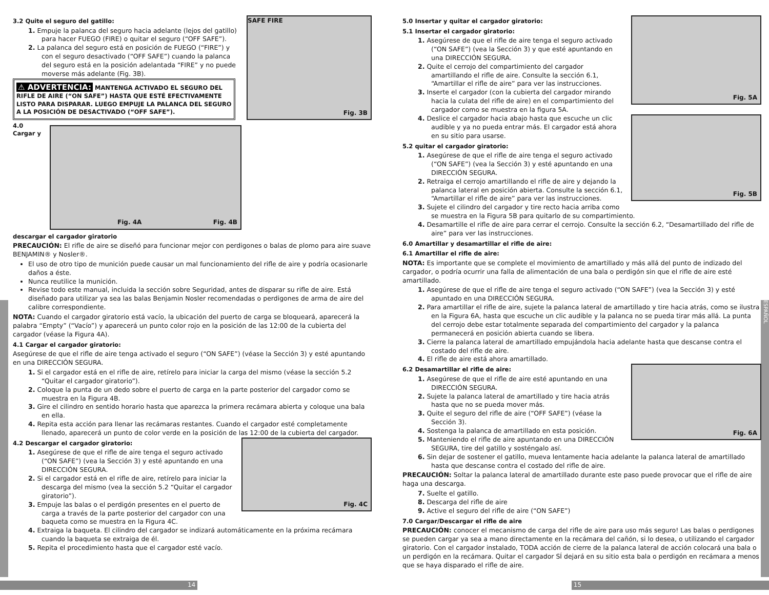ESPAÑOL
Fig. 3B
SAFE FIRE
3.2 Quite el seguro del gatillo:
1. Empuje la palanca del seguro hacia adelante (lejos del gatillo) para hacer FUEGO (FIRE) o quitar el seguro (“OFF SAFE”).
2. La palanca del seguro está en posición de FUEGO (“FIRE”) y con el seguro desactivado (“OFF SAFE”) cuando la palanca del seguro está en la posición adelantada “FIRE” y no puede moverse más adelante (Fig. 3B).
⚠ ADVERTENCIA: MANTENGA ACTIVADO EL SEGURO DEL RIFLE DE AIRE (“ON SAFE”) HASTA QUE ESTÉ EFECTIVAMENTE LISTO PARA DISPARAR. LUEGO EMPUJE LA PALANCA DEL SEGURO A LA POSICIÓN DE DESACTIVADO (“OFF SAFE”).
Fig. 4A Fig. 4B
4.0 Cargar y descargar el cargador giratorio
PRECAUCIÓN: El rifle de aire se diseñó para funcionar mejor con perdigones o balas de plomo para aire suave BENJAMIN® y Nosler®.
El uso de otro tipo de munición puede causar un mal funcionamiento del rifle de aire y podría ocasionarle daños a éste.
Nunca reutilice la munición.
Revise todo este manual, incluida la sección sobre Seguridad, antes de disparar su rifle de aire. Está diseñado para utilizar ya sea las balas Benjamin Nosler recomendadas o perdigones de arma de aire del calibre correspondiente.
NOTA: Cuando el cargador giratorio está vacío, la ubicación del puerto de carga se bloqueará, aparecerá la palabra “Empty” (“Vacío”) y aparecerá un punto color rojo en la posición de las 12:00 de la cubierta del cargador (véase la Figura 4A).
4.1 Cargar el cargador giratorio:
Asegúrese de que el rifle de aire tenga activado el seguro (“ON SAFE”) (véase la Sección 3) y esté apuntando en una DIRECCIÓN SEGURA.
1. Si el cargador está en el rifle de aire, retírelo para iniciar la carga del mismo (véase la sección 5.2 “Quitar el cargador giratorio”).
2. Coloque la punta de un dedo sobre el puerto de carga en la parte posterior del cargador como se muestra en la Figura 4B.
3. Gire el cilindro en sentido horario hasta que aparezca la primera recámara abierta y coloque una bala en ella.
4. Repita esta acción para llenar las recámaras restantes. Cuando el cargador esté completamente llenado, aparecerá un punto de color verde en la posición de las 12:00 de la cubierta del cargador.
Fig. 4C
4.2 Descargar el cargador giratorio:
1. Asegúrese de que el rifle de aire tenga el seguro activado (“ON SAFE”) (vea la Sección 3) y esté apuntando en una DIRECCIÓN SEGURA.
2. Si el cargador está en el rifle de aire, retírelo para iniciar la descarga del mismo (vea la sección 5.2 “Quitar el cargador giratorio”).
3. Empuje las balas o el perdigón presentes en el puerto de carga a través de la parte posterior del cargador con una baqueta como se muestra en la Figura 4C.
4. Extraiga la baqueta. El cilindro del cargador se indizará automáticamente en la próxima recámara cuando la baqueta se extraiga de él.
5. Repita el procedimiento hasta que el cargador esté vacío.
Fig. 5A
5.0 Insertar y quitar el cargador giratorio:
5.1 Insertar el cargador giratorio:
1. Asegúrese de que el rifle de aire tenga el seguro activado (“ON SAFE”) (vea la Sección 3) y que esté apuntando en una DIRECCIÓN SEGURA.
2. Quite el cerrojo del compartimiento del cargador amartillando el rifle de aire. Consulte la sección 6.1, “Amartillar el rifle de aire” para ver las instrucciones.
3. Inserte el cargador (con la cubierta del cargador mirando hacia la culata del rifle de aire) en el compartimiento del cargador como se muestra en la figura 5A.
Fig. 5B
4. Deslice el cargador hacia abajo hasta que escuche un clic audible y ya no pueda entrar más. El cargador está ahora en su sitio para usarse.
5.2 quitar el cargador giratorio:
1. Asegúrese de que el rifle de aire tenga el seguro activado (“ON SAFE”) (vea la Sección 3) y esté apuntando en una DIRECCIÓN SEGURA.
2. Retraiga el cerrojo amartillando el rifle de aire y dejando la palanca lateral en posición abierta. Consulte la sección 6.1, “Amartillar el rifle de aire” para ver las instrucciones.
3. Sujete el cilindro del cargador y tire recto hacia arriba como se muestra en la Figura 5B para quitarlo de su compartimiento.
4. Desamartille el rifle de aire para cerrar el cerrojo. Consulte la sección 6.2, “Desamartillado del rifle de aire” para ver las instrucciones.
6.0 Amartillar y desamartillar el rifle de aire:
6.1 Amartillar el rifle de aire:
NOTA: Es importante que se complete el movimiento de amartillado y más allá del punto de indizado del cargador, o podría ocurrir una falla de alimentación de una bala o perdigón sin que el rifle de aire esté amartillado.
1. Asegúrese de que el rifle de aire tenga el seguro activado (“ON SAFE”) (vea la Sección 3) y esté apuntado en una DIRECCIÓN SEGURA.
2. Para amartillar el rifle de aire, sujete la palanca lateral de amartillado y tire hacia atrás, como se ilustra en la Figura 6A, hasta que escuche un clic audible y la palanca no se pueda tirar más allá. La punta del cerrojo debe estar totalmente separada del compartimiento del cargador y la palanca permanecerá en posición abierta cuando se libera.
3. Cierre la palanca lateral de amartillado empujándola hacia adelante hasta que descanse contra el costado del rifle de aire.
4. El rifle de aire está ahora amartillado.
Fig. 6A
6.2 Desamartillar el rifle de aire:
1. Asegúrese de que el rifle de aire esté apuntando en una DIRECCIÓN SEGURA.
2. Sujete la palanca lateral de amartillado y tire hacia atrás hasta que no se pueda mover más.
3. Quite el seguro del rifle de aire (“OFF SAFE”) (véase la Sección 3).
4. Sostenga la palanca de amartillado en esta posición.
5. Manteniendo el rifle de aire apuntando en una DIRECCIÓN SEGURA, tire del gatillo y sosténgalo así.
6. Sin dejar de sostener el gatillo, mueva lentamente hacia adelante la palanca lateral de amartillado hasta que descanse contra el costado del rifle de aire.
PRECAUCIÓN: Soltar la palanca lateral de amartillado durante este paso puede provocar que el rifle de aire haga una descarga.
7. Suelte el gatillo.
8. Descarga del rifle de aire
9. Active el seguro del rifle de aire (“ON SAFE”)
7.0 Cargar/Descargar el rifle de aire
PRECAUCIÓN: conocer el mecanismo de carga del rifle de aire para uso más seguro! Las balas o perdigones se pueden cargar ya sea a mano directamente en la recámara del cañón, si lo desea, o utilizando el cargador giratorio. Con el cargador instalado, TODA acción de cierre de la palanca lateral de acción colocará una bala o un perdigón en la recámara. Quitar el cargador SÍ dejará en su sitio esta bala o perdigón en recámara a menos que se haya disparado el rifle de aire.
14 15